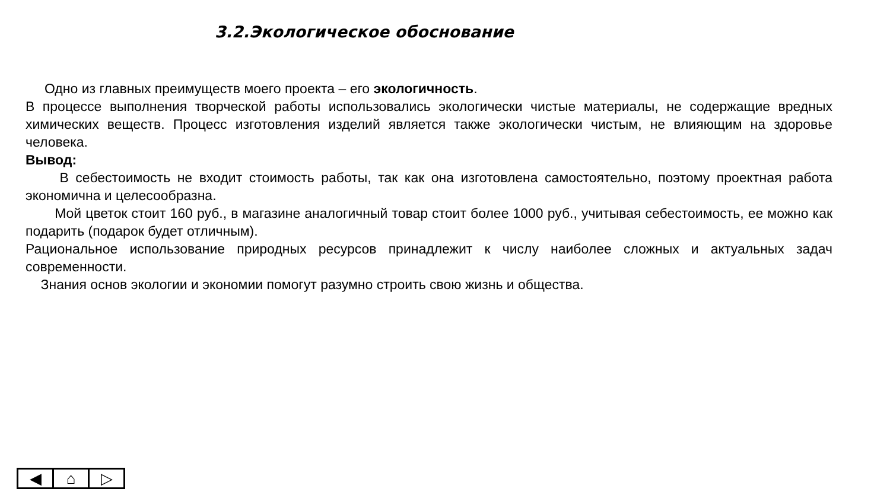3.2.Экологическое обоснование
Одно из главных преимуществ моего проекта – его экологичность.
В процессе выполнения творческой работы использовались экологически чистые материалы, не содержащие вредных химических веществ. Процесс изготовления изделий является также экологически чистым, не влияющим на здоровье человека.
Вывод:
В себестоимость не входит стоимость работы, так как она изготовлена самостоятельно, поэтому проектная работа экономична и целесообразна.
Мой цветок стоит 160 руб., в магазине аналогичный товар стоит более 1000 руб., учитывая себестоимость, ее можно как подарить (подарок будет отличным).
Рациональное использование природных ресурсов принадлежит к числу наиболее сложных и актуальных задач современности.
Знания основ экологии и экономии помогут разумно строить свою жизнь и общества.
◀ ⌂ ▷